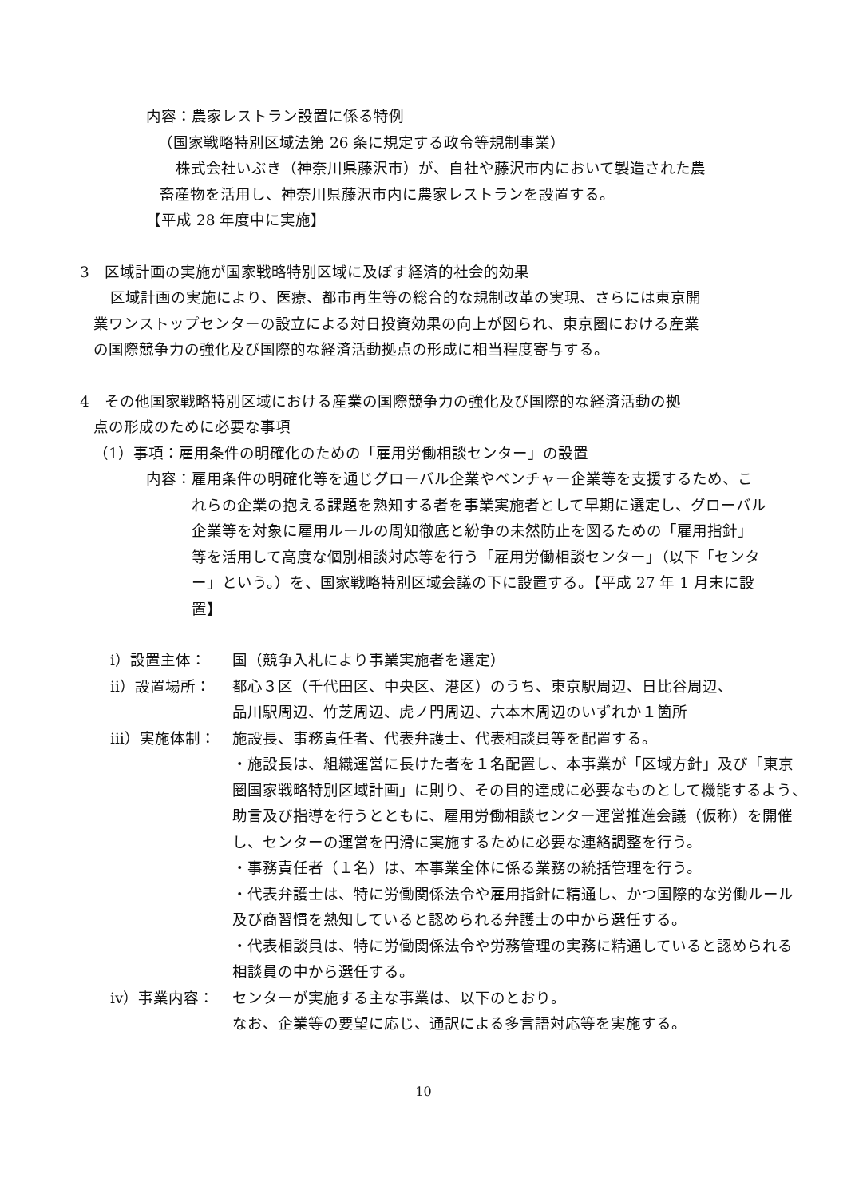内容：農家レストラン設置に係る特例
（国家戦略特別区域法第 26 条に規定する政令等規制事業）
株式会社いぶき（神奈川県藤沢市）が、自社や藤沢市内において製造された農
畜産物を活用し、神奈川県藤沢市内に農家レストランを設置する。
【平成 28 年度中に実施】
3　区域計画の実施が国家戦略特別区域に及ぼす経済的社会的効果
区域計画の実施により、医療、都市再生等の総合的な規制改革の実現、さらには東京開
業ワンストップセンターの設立による対日投資効果の向上が図られ、東京圏における産業
の国際競争力の強化及び国際的な経済活動拠点の形成に相当程度寄与する。
4　その他国家戦略特別区域における産業の国際競争力の強化及び国際的な経済活動の拠
点の形成のために必要な事項
（1）事項：雇用条件の明確化のための「雇用労働相談センター」の設置
内容： 雇用条件の明確化等を通じグローバル企業やベンチャー企業等を支援するため、これらの企業の抱える課題を熟知する者を事業実施者として早期に選定し、グローバル企業等を対象に雇用ルールの周知徹底と紛争の未然防止を図るための「雇用指針」等を活用して高度な個別相談対応等を行う「雇用労働相談センター」（以下「センター」という。）を、国家戦略特別区域会議の下に設置する。【平成 27 年 1 月末に設置】
ⅰ）設置主体： 国（競争入札により事業実施者を選定）
ⅱ）設置場所： 都心３区（千代田区、中央区、港区）のうち、東京駅周辺、日比谷周辺、
品川駅周辺、竹芝周辺、虎ノ門周辺、六本木周辺のいずれか１箇所
ⅲ）実施体制： 施設長、事務責任者、代表弁護士、代表相談員等を配置する。
・施設長は、組織運営に長けた者を１名配置し、本事業が「区域方針」及び「東京圏国家戦略特別区域計画」に則り、その目的達成に必要なものとして機能するよう、助言及び指導を行うとともに、雇用労働相談センター運営推進会議（仮称）を開催し、センターの運営を円滑に実施するために必要な連絡調整を行う。
・事務責任者（１名）は、本事業全体に係る業務の統括管理を行う。
・代表弁護士は、特に労働関係法令や雇用指針に精通し、かつ国際的な労働ルール及び商習慣を熟知していると認められる弁護士の中から選任する。
・代表相談員は、特に労働関係法令や労務管理の実務に精通していると認められる相談員の中から選任する。
ⅳ）事業内容： センターが実施する主な事業は、以下のとおり。
なお、企業等の要望に応じ、通訳による多言語対応等を実施する。
10